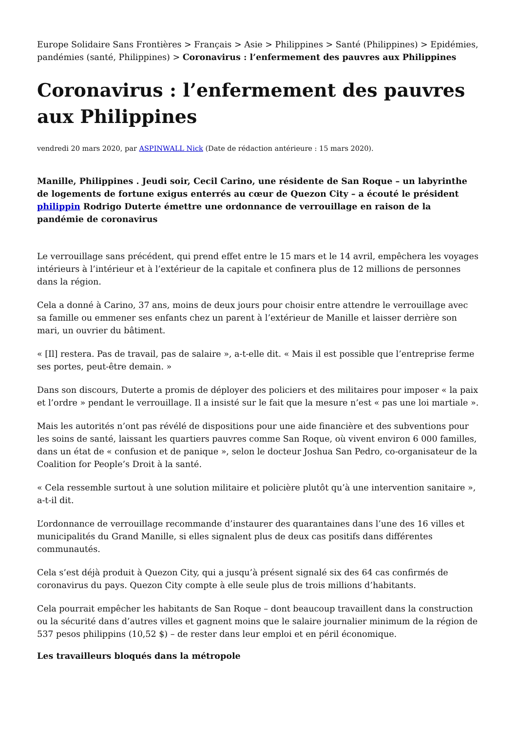Europe Solidaire Sans Frontières > Français > Asie > Philippines > Santé (Philippines) > Epidémies, pandémies (santé, Philippines) > Coronavirus : l’enfermement des pauvres aux Philippines
Coronavirus : l’enfermement des pauvres aux Philippines
vendredi 20 mars 2020, par ASPINWALL Nick (Date de rédaction antérieure : 15 mars 2020).
Manille, Philippines . Jeudi soir, Cecil Carino, une résidente de San Roque – un labyrinthe de logements de fortune exigus enterrés au cœur de Quezon City – a écouté le président philippin Rodrigo Duterte émettre une ordonnance de verrouillage en raison de la pandémie de coronavirus
Le verrouillage sans précédent, qui prend effet entre le 15 mars et le 14 avril, empêchera les voyages intérieurs à l’intérieur et à l’extérieur de la capitale et confinera plus de 12 millions de personnes dans la région.
Cela a donné à Carino, 37 ans, moins de deux jours pour choisir entre attendre le verrouillage avec sa famille ou emmener ses enfants chez un parent à l’extérieur de Manille et laisser derrière son mari, un ouvrier du bâtiment.
« [Il] restera. Pas de travail, pas de salaire », a-t-elle dit. « Mais il est possible que l’entreprise ferme ses portes, peut-être demain. »
Dans son discours, Duterte a promis de déployer des policiers et des militaires pour imposer « la paix et l’ordre » pendant le verrouillage. Il a insisté sur le fait que la mesure n’est « pas une loi martiale ».
Mais les autorités n’ont pas révélé de dispositions pour une aide financière et des subventions pour les soins de santé, laissant les quartiers pauvres comme San Roque, où vivent environ 6 000 familles, dans un état de « confusion et de panique », selon le docteur Joshua San Pedro, co-organisateur de la Coalition for People’s Droit à la santé.
« Cela ressemble surtout à une solution militaire et policière plutôt qu’à une intervention sanitaire », a-t-il dit.
L’ordonnance de verrouillage recommande d’instaurer des quarantaines dans l’une des 16 villes et municipalités du Grand Manille, si elles signalent plus de deux cas positifs dans différentes communautés.
Cela s’est déjà produit à Quezon City, qui a jusqu’à présent signalé six des 64 cas confirmés de coronavirus du pays. Quezon City compte à elle seule plus de trois millions d’habitants.
Cela pourrait empêcher les habitants de San Roque – dont beaucoup travaillent dans la construction ou la sécurité dans d’autres villes et gagnent moins que le salaire journalier minimum de la région de 537 pesos philippins (10,52 $) – de rester dans leur emploi et en péril économique.
Les travailleurs bloqués dans la métropole